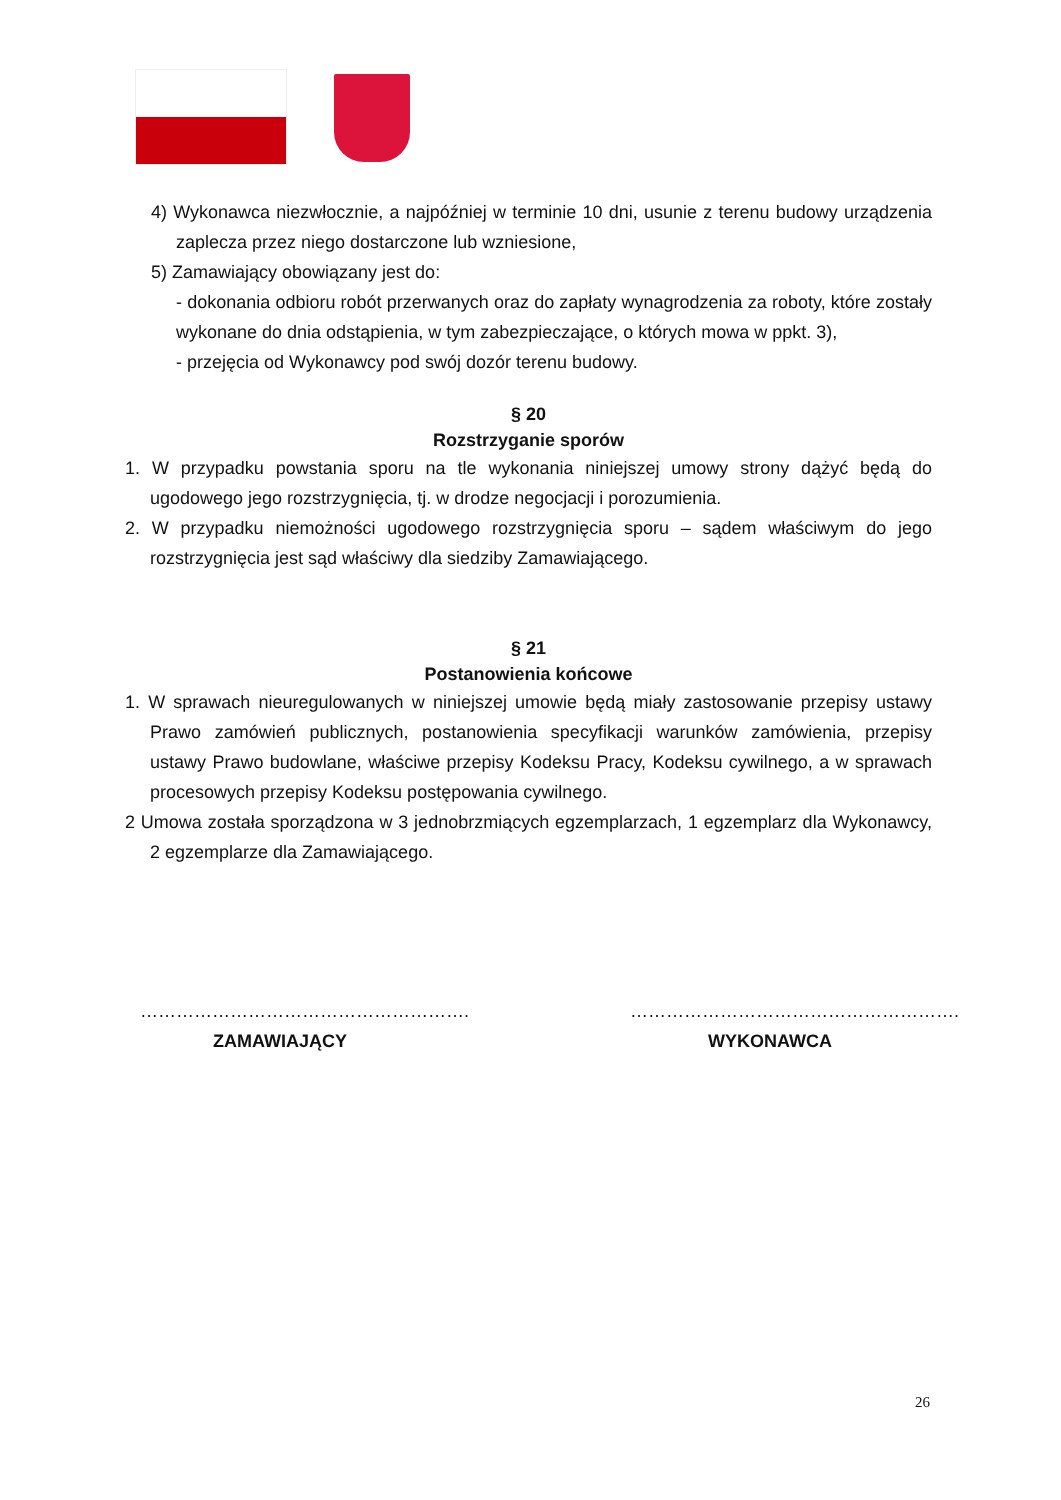4) Wykonawca niezwłocznie, a najpóźniej w terminie 10 dni, usunie z terenu budowy urządzenia zaplecza przez niego dostarczone lub wzniesione,
5) Zamawiający obowiązany jest do:
- dokonania odbioru robót przerwanych oraz do zapłaty wynagrodzenia za roboty, które zostały wykonane do dnia odstąpienia, w tym zabezpieczające, o których mowa w ppkt. 3),
- przejęcia od Wykonawcy pod swój dozór terenu budowy.
§ 20
Rozstrzyganie sporów
1. W przypadku powstania sporu na tle wykonania niniejszej umowy strony dążyć będą do ugodowego jego rozstrzygnięcia, tj. w drodze negocjacji i porozumienia.
2. W przypadku niemożności ugodowego rozstrzygnięcia sporu – sądem właściwym do jego rozstrzygnięcia jest sąd właściwy dla siedziby Zamawiającego.
§ 21
Postanowienia końcowe
1. W sprawach nieuregulowanych w niniejszej umowie będą miały zastosowanie przepisy ustawy Prawo zamówień publicznych, postanowienia specyfikacji warunków zamówienia, przepisy ustawy Prawo budowlane, właściwe przepisy Kodeksu Pracy, Kodeksu cywilnego, a w sprawach procesowych przepisy Kodeksu postępowania cywilnego.
2 Umowa została sporządzona w 3 jednobrzmiących egzemplarzach, 1 egzemplarz dla Wykonawcy, 2 egzemplarze dla Zamawiającego.
……………………………………………….
ZAMAWIAJĄCY
……………………………………………….
WYKONAWCA
26